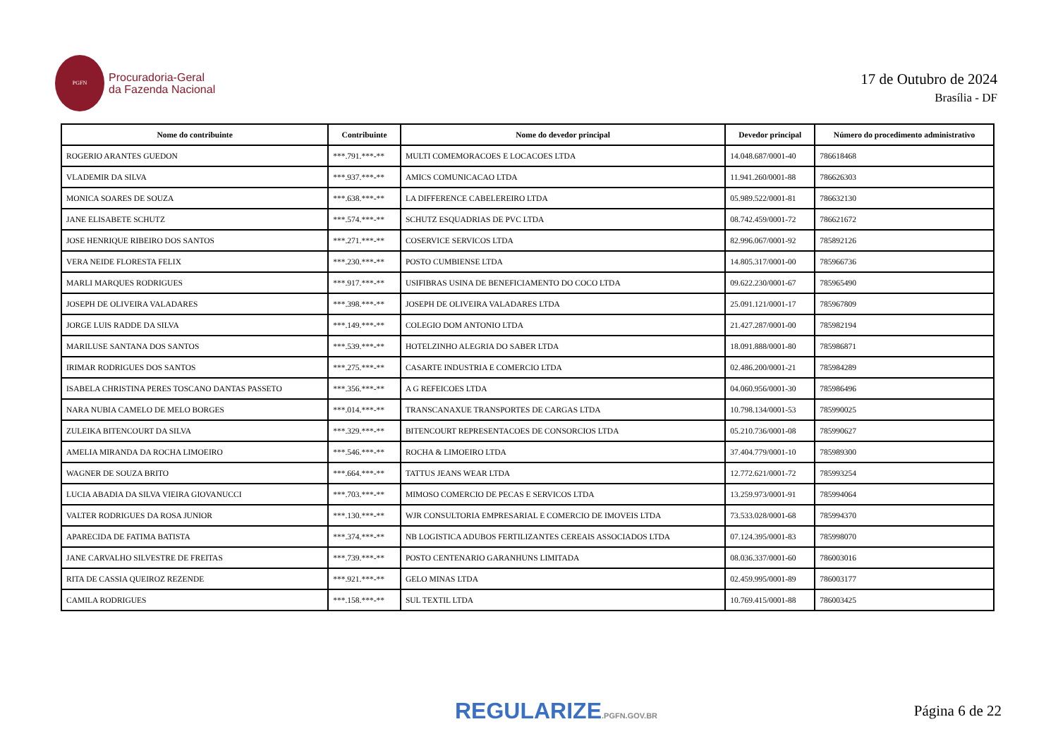PGFN
Procuradoria-Geral
da Fazenda Nacional
17 de Outubro de 2024
Brasília - DF
| Nome do contribuinte | Contribuinte | Nome do devedor principal | Devedor principal | Número do procedimento administrativo |
| --- | --- | --- | --- | --- |
| ROGERIO ARANTES GUEDON | ***.791.***-** | MULTI COMEMORACOES E LOCACOES LTDA | 14.048.687/0001-40 | 786618468 |
| VLADEMIR DA SILVA | ***.937.***-** | AMICS COMUNICACAO LTDA | 11.941.260/0001-88 | 786626303 |
| MONICA SOARES DE SOUZA | ***.638.***-** | LA DIFFERENCE CABELEREIRO LTDA | 05.989.522/0001-81 | 786632130 |
| JANE ELISABETE SCHUTZ | ***.574.***-** | SCHUTZ ESQUADRIAS DE PVC LTDA | 08.742.459/0001-72 | 786621672 |
| JOSE HENRIQUE RIBEIRO DOS SANTOS | ***.271.***-** | COSERVICE SERVICOS LTDA | 82.996.067/0001-92 | 785892126 |
| VERA NEIDE FLORESTA FELIX | ***.230.***-** | POSTO CUMBIENSE LTDA | 14.805.317/0001-00 | 785966736 |
| MARLI MARQUES RODRIGUES | ***.917.***-** | USIFIBRAS USINA DE BENEFICIAMENTO DO COCO LTDA | 09.622.230/0001-67 | 785965490 |
| JOSEPH DE OLIVEIRA VALADARES | ***.398.***-** | JOSEPH DE OLIVEIRA VALADARES LTDA | 25.091.121/0001-17 | 785967809 |
| JORGE LUIS RADDE DA SILVA | ***.149.***-** | COLEGIO DOM ANTONIO LTDA | 21.427.287/0001-00 | 785982194 |
| MARILUSE SANTANA DOS SANTOS | ***.539.***-** | HOTELZINHO ALEGRIA DO SABER LTDA | 18.091.888/0001-80 | 785986871 |
| IRIMAR RODRIGUES DOS SANTOS | ***.275.***-** | CASARTE INDUSTRIA E COMERCIO LTDA | 02.486.200/0001-21 | 785984289 |
| ISABELA CHRISTINA PERES TOSCANO DANTAS PASSETO | ***.356.***-** | A G REFEICOES LTDA | 04.060.956/0001-30 | 785986496 |
| NARA NUBIA CAMELO DE MELO BORGES | ***.014.***-** | TRANSCANAXUE TRANSPORTES DE CARGAS LTDA | 10.798.134/0001-53 | 785990025 |
| ZULEIKA BITENCOURT DA SILVA | ***.329.***-** | BITENCOURT REPRESENTACOES DE CONSORCIOS LTDA | 05.210.736/0001-08 | 785990627 |
| AMELIA MIRANDA DA ROCHA LIMOEIRO | ***.546.***-** | ROCHA & LIMOEIRO LTDA | 37.404.779/0001-10 | 785989300 |
| WAGNER DE SOUZA BRITO | ***.664.***-** | TATTUS JEANS WEAR LTDA | 12.772.621/0001-72 | 785993254 |
| LUCIA ABADIA DA SILVA VIEIRA GIOVANUCCI | ***.703.***-** | MIMOSO COMERCIO DE PECAS E SERVICOS LTDA | 13.259.973/0001-91 | 785994064 |
| VALTER RODRIGUES DA ROSA JUNIOR | ***.130.***-** | WJR CONSULTORIA EMPRESARIAL E COMERCIO DE IMOVEIS LTDA | 73.533.028/0001-68 | 785994370 |
| APARECIDA DE FATIMA BATISTA | ***.374.***-** | NB LOGISTICA ADUBOS FERTILIZANTES CEREAIS ASSOCIADOS LTDA | 07.124.395/0001-83 | 785998070 |
| JANE CARVALHO SILVESTRE DE FREITAS | ***.739.***-** | POSTO CENTENARIO GARANHUNS LIMITADA | 08.036.337/0001-60 | 786003016 |
| RITA DE CASSIA QUEIROZ REZENDE | ***.921.***-** | GELO MINAS LTDA | 02.459.995/0001-89 | 786003177 |
| CAMILA RODRIGUES | ***.158.***-** | SUL TEXTIL LTDA | 10.769.415/0001-88 | 786003425 |
REGULARIZE.PGFN.GOV.BR Página 6 de 22